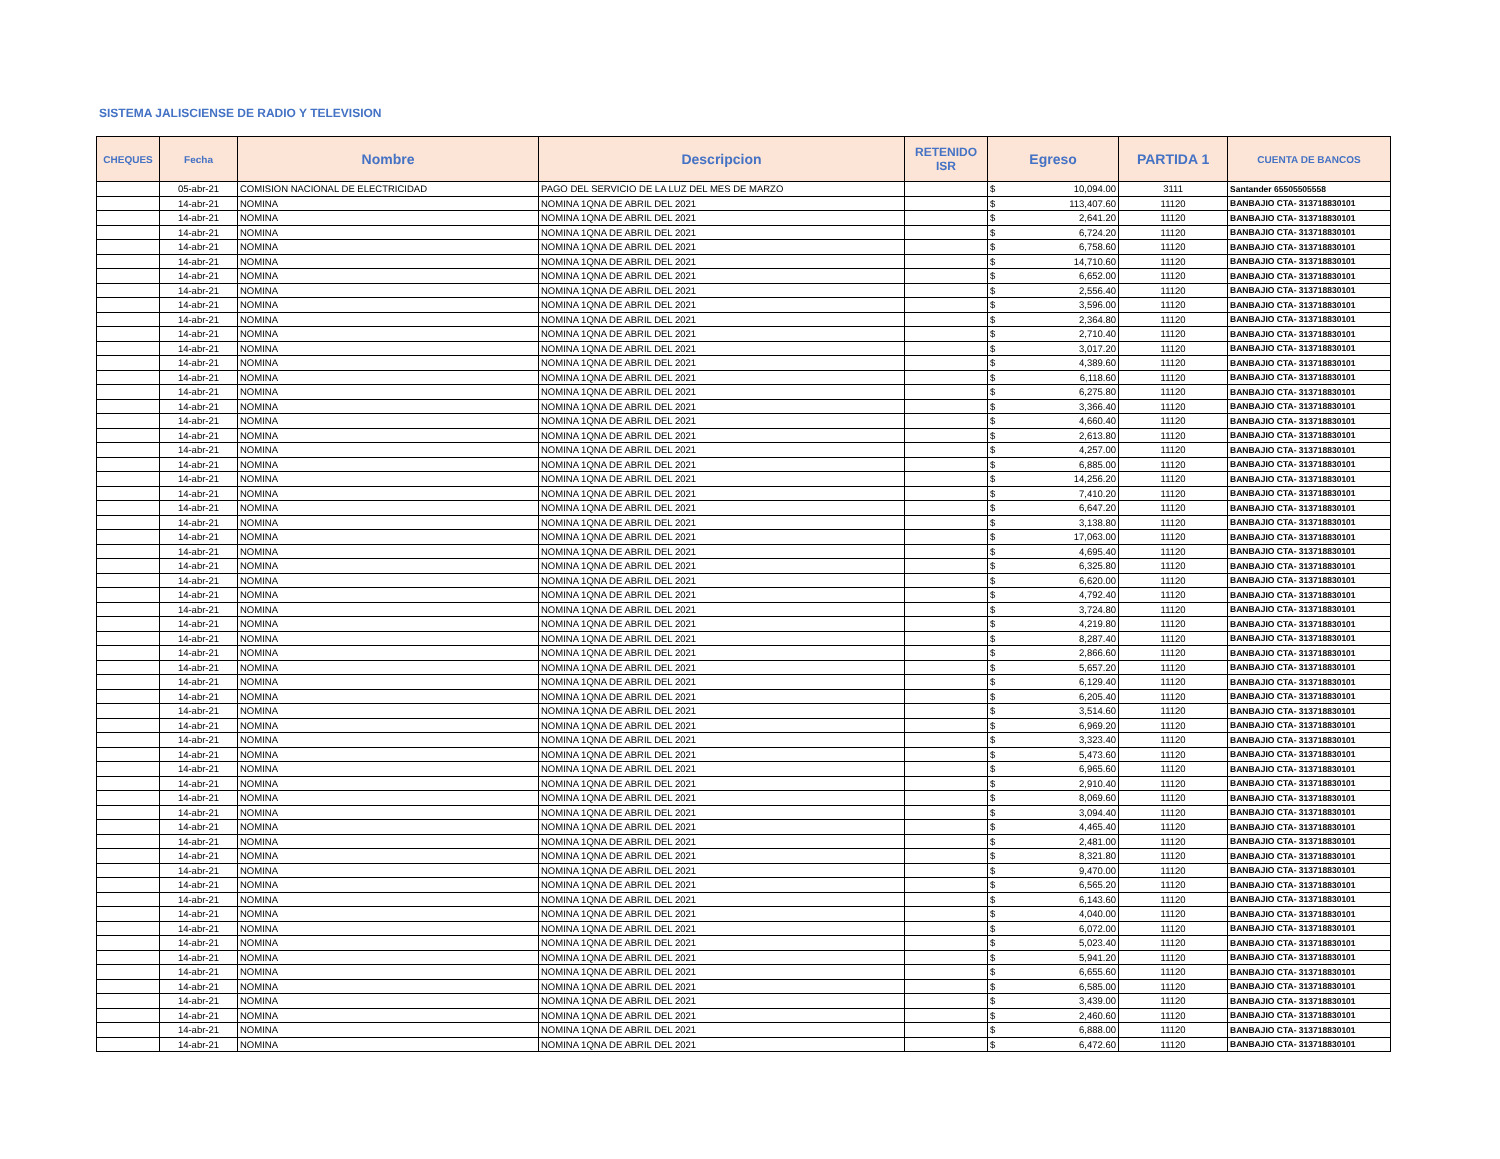SISTEMA JALISCIENSE DE RADIO Y TELEVISION
| CHEQUES | Fecha | Nombre | Descripcion | RETENIDO ISR | Egreso | | PARTIDA 1 | CUENTA DE BANCOS |
| --- | --- | --- | --- | --- | --- | --- | --- | --- |
| | 05-abr-21 | COMISION NACIONAL DE ELECTRICIDAD | PAGO DEL SERVICIO DE LA LUZ DEL MES DE MARZO | | $ | 10,094.00 | 3111 | Santander 65505505558 |
| | 14-abr-21 | NOMINA | NOMINA 1QNA DE ABRIL DEL 2021 | | $ | 113,407.60 | 11120 | BANBAJIO CTA- 313718830101 |
| | 14-abr-21 | NOMINA | NOMINA 1QNA DE ABRIL DEL 2021 | | $ | 2,641.20 | 11120 | BANBAJIO CTA- 313718830101 |
| | 14-abr-21 | NOMINA | NOMINA 1QNA DE ABRIL DEL 2021 | | $ | 6,724.20 | 11120 | BANBAJIO CTA- 313718830101 |
| | 14-abr-21 | NOMINA | NOMINA 1QNA DE ABRIL DEL 2021 | | $ | 6,758.60 | 11120 | BANBAJIO CTA- 313718830101 |
| | 14-abr-21 | NOMINA | NOMINA 1QNA DE ABRIL DEL 2021 | | $ | 14,710.60 | 11120 | BANBAJIO CTA- 313718830101 |
| | 14-abr-21 | NOMINA | NOMINA 1QNA DE ABRIL DEL 2021 | | $ | 6,652.00 | 11120 | BANBAJIO CTA- 313718830101 |
| | 14-abr-21 | NOMINA | NOMINA 1QNA DE ABRIL DEL 2021 | | $ | 2,556.40 | 11120 | BANBAJIO CTA- 313718830101 |
| | 14-abr-21 | NOMINA | NOMINA 1QNA DE ABRIL DEL 2021 | | $ | 3,596.00 | 11120 | BANBAJIO CTA- 313718830101 |
| | 14-abr-21 | NOMINA | NOMINA 1QNA DE ABRIL DEL 2021 | | $ | 2,364.80 | 11120 | BANBAJIO CTA- 313718830101 |
| | 14-abr-21 | NOMINA | NOMINA 1QNA DE ABRIL DEL 2021 | | $ | 2,710.40 | 11120 | BANBAJIO CTA- 313718830101 |
| | 14-abr-21 | NOMINA | NOMINA 1QNA DE ABRIL DEL 2021 | | $ | 3,017.20 | 11120 | BANBAJIO CTA- 313718830101 |
| | 14-abr-21 | NOMINA | NOMINA 1QNA DE ABRIL DEL 2021 | | $ | 4,389.60 | 11120 | BANBAJIO CTA- 313718830101 |
| | 14-abr-21 | NOMINA | NOMINA 1QNA DE ABRIL DEL 2021 | | $ | 6,118.60 | 11120 | BANBAJIO CTA- 313718830101 |
| | 14-abr-21 | NOMINA | NOMINA 1QNA DE ABRIL DEL 2021 | | $ | 6,275.80 | 11120 | BANBAJIO CTA- 313718830101 |
| | 14-abr-21 | NOMINA | NOMINA 1QNA DE ABRIL DEL 2021 | | $ | 3,366.40 | 11120 | BANBAJIO CTA- 313718830101 |
| | 14-abr-21 | NOMINA | NOMINA 1QNA DE ABRIL DEL 2021 | | $ | 4,660.40 | 11120 | BANBAJIO CTA- 313718830101 |
| | 14-abr-21 | NOMINA | NOMINA 1QNA DE ABRIL DEL 2021 | | $ | 2,613.80 | 11120 | BANBAJIO CTA- 313718830101 |
| | 14-abr-21 | NOMINA | NOMINA 1QNA DE ABRIL DEL 2021 | | $ | 4,257.00 | 11120 | BANBAJIO CTA- 313718830101 |
| | 14-abr-21 | NOMINA | NOMINA 1QNA DE ABRIL DEL 2021 | | $ | 6,885.00 | 11120 | BANBAJIO CTA- 313718830101 |
| | 14-abr-21 | NOMINA | NOMINA 1QNA DE ABRIL DEL 2021 | | $ | 14,256.20 | 11120 | BANBAJIO CTA- 313718830101 |
| | 14-abr-21 | NOMINA | NOMINA 1QNA DE ABRIL DEL 2021 | | $ | 7,410.20 | 11120 | BANBAJIO CTA- 313718830101 |
| | 14-abr-21 | NOMINA | NOMINA 1QNA DE ABRIL DEL 2021 | | $ | 6,647.20 | 11120 | BANBAJIO CTA- 313718830101 |
| | 14-abr-21 | NOMINA | NOMINA 1QNA DE ABRIL DEL 2021 | | $ | 3,138.80 | 11120 | BANBAJIO CTA- 313718830101 |
| | 14-abr-21 | NOMINA | NOMINA 1QNA DE ABRIL DEL 2021 | | $ | 17,063.00 | 11120 | BANBAJIO CTA- 313718830101 |
| | 14-abr-21 | NOMINA | NOMINA 1QNA DE ABRIL DEL 2021 | | $ | 4,695.40 | 11120 | BANBAJIO CTA- 313718830101 |
| | 14-abr-21 | NOMINA | NOMINA 1QNA DE ABRIL DEL 2021 | | $ | 6,325.80 | 11120 | BANBAJIO CTA- 313718830101 |
| | 14-abr-21 | NOMINA | NOMINA 1QNA DE ABRIL DEL 2021 | | $ | 6,620.00 | 11120 | BANBAJIO CTA- 313718830101 |
| | 14-abr-21 | NOMINA | NOMINA 1QNA DE ABRIL DEL 2021 | | $ | 4,792.40 | 11120 | BANBAJIO CTA- 313718830101 |
| | 14-abr-21 | NOMINA | NOMINA 1QNA DE ABRIL DEL 2021 | | $ | 3,724.80 | 11120 | BANBAJIO CTA- 313718830101 |
| | 14-abr-21 | NOMINA | NOMINA 1QNA DE ABRIL DEL 2021 | | $ | 4,219.80 | 11120 | BANBAJIO CTA- 313718830101 |
| | 14-abr-21 | NOMINA | NOMINA 1QNA DE ABRIL DEL 2021 | | $ | 8,287.40 | 11120 | BANBAJIO CTA- 313718830101 |
| | 14-abr-21 | NOMINA | NOMINA 1QNA DE ABRIL DEL 2021 | | $ | 2,866.60 | 11120 | BANBAJIO CTA- 313718830101 |
| | 14-abr-21 | NOMINA | NOMINA 1QNA DE ABRIL DEL 2021 | | $ | 5,657.20 | 11120 | BANBAJIO CTA- 313718830101 |
| | 14-abr-21 | NOMINA | NOMINA 1QNA DE ABRIL DEL 2021 | | $ | 6,129.40 | 11120 | BANBAJIO CTA- 313718830101 |
| | 14-abr-21 | NOMINA | NOMINA 1QNA DE ABRIL DEL 2021 | | $ | 6,205.40 | 11120 | BANBAJIO CTA- 313718830101 |
| | 14-abr-21 | NOMINA | NOMINA 1QNA DE ABRIL DEL 2021 | | $ | 3,514.60 | 11120 | BANBAJIO CTA- 313718830101 |
| | 14-abr-21 | NOMINA | NOMINA 1QNA DE ABRIL DEL 2021 | | $ | 6,969.20 | 11120 | BANBAJIO CTA- 313718830101 |
| | 14-abr-21 | NOMINA | NOMINA 1QNA DE ABRIL DEL 2021 | | $ | 3,323.40 | 11120 | BANBAJIO CTA- 313718830101 |
| | 14-abr-21 | NOMINA | NOMINA 1QNA DE ABRIL DEL 2021 | | $ | 5,473.60 | 11120 | BANBAJIO CTA- 313718830101 |
| | 14-abr-21 | NOMINA | NOMINA 1QNA DE ABRIL DEL 2021 | | $ | 6,965.60 | 11120 | BANBAJIO CTA- 313718830101 |
| | 14-abr-21 | NOMINA | NOMINA 1QNA DE ABRIL DEL 2021 | | $ | 2,910.40 | 11120 | BANBAJIO CTA- 313718830101 |
| | 14-abr-21 | NOMINA | NOMINA 1QNA DE ABRIL DEL 2021 | | $ | 8,069.60 | 11120 | BANBAJIO CTA- 313718830101 |
| | 14-abr-21 | NOMINA | NOMINA 1QNA DE ABRIL DEL 2021 | | $ | 3,094.40 | 11120 | BANBAJIO CTA- 313718830101 |
| | 14-abr-21 | NOMINA | NOMINA 1QNA DE ABRIL DEL 2021 | | $ | 4,465.40 | 11120 | BANBAJIO CTA- 313718830101 |
| | 14-abr-21 | NOMINA | NOMINA 1QNA DE ABRIL DEL 2021 | | $ | 2,481.00 | 11120 | BANBAJIO CTA- 313718830101 |
| | 14-abr-21 | NOMINA | NOMINA 1QNA DE ABRIL DEL 2021 | | $ | 8,321.80 | 11120 | BANBAJIO CTA- 313718830101 |
| | 14-abr-21 | NOMINA | NOMINA 1QNA DE ABRIL DEL 2021 | | $ | 9,470.00 | 11120 | BANBAJIO CTA- 313718830101 |
| | 14-abr-21 | NOMINA | NOMINA 1QNA DE ABRIL DEL 2021 | | $ | 6,565.20 | 11120 | BANBAJIO CTA- 313718830101 |
| | 14-abr-21 | NOMINA | NOMINA 1QNA DE ABRIL DEL 2021 | | $ | 6,143.60 | 11120 | BANBAJIO CTA- 313718830101 |
| | 14-abr-21 | NOMINA | NOMINA 1QNA DE ABRIL DEL 2021 | | $ | 4,040.00 | 11120 | BANBAJIO CTA- 313718830101 |
| | 14-abr-21 | NOMINA | NOMINA 1QNA DE ABRIL DEL 2021 | | $ | 6,072.00 | 11120 | BANBAJIO CTA- 313718830101 |
| | 14-abr-21 | NOMINA | NOMINA 1QNA DE ABRIL DEL 2021 | | $ | 5,023.40 | 11120 | BANBAJIO CTA- 313718830101 |
| | 14-abr-21 | NOMINA | NOMINA 1QNA DE ABRIL DEL 2021 | | $ | 5,941.20 | 11120 | BANBAJIO CTA- 313718830101 |
| | 14-abr-21 | NOMINA | NOMINA 1QNA DE ABRIL DEL 2021 | | $ | 6,655.60 | 11120 | BANBAJIO CTA- 313718830101 |
| | 14-abr-21 | NOMINA | NOMINA 1QNA DE ABRIL DEL 2021 | | $ | 6,585.00 | 11120 | BANBAJIO CTA- 313718830101 |
| | 14-abr-21 | NOMINA | NOMINA 1QNA DE ABRIL DEL 2021 | | $ | 3,439.00 | 11120 | BANBAJIO CTA- 313718830101 |
| | 14-abr-21 | NOMINA | NOMINA 1QNA DE ABRIL DEL 2021 | | $ | 2,460.60 | 11120 | BANBAJIO CTA- 313718830101 |
| | 14-abr-21 | NOMINA | NOMINA 1QNA DE ABRIL DEL 2021 | | $ | 6,888.00 | 11120 | BANBAJIO CTA- 313718830101 |
| | 14-abr-21 | NOMINA | NOMINA 1QNA DE ABRIL DEL 2021 | | $ | 6,472.60 | 11120 | BANBAJIO CTA- 313718830101 |